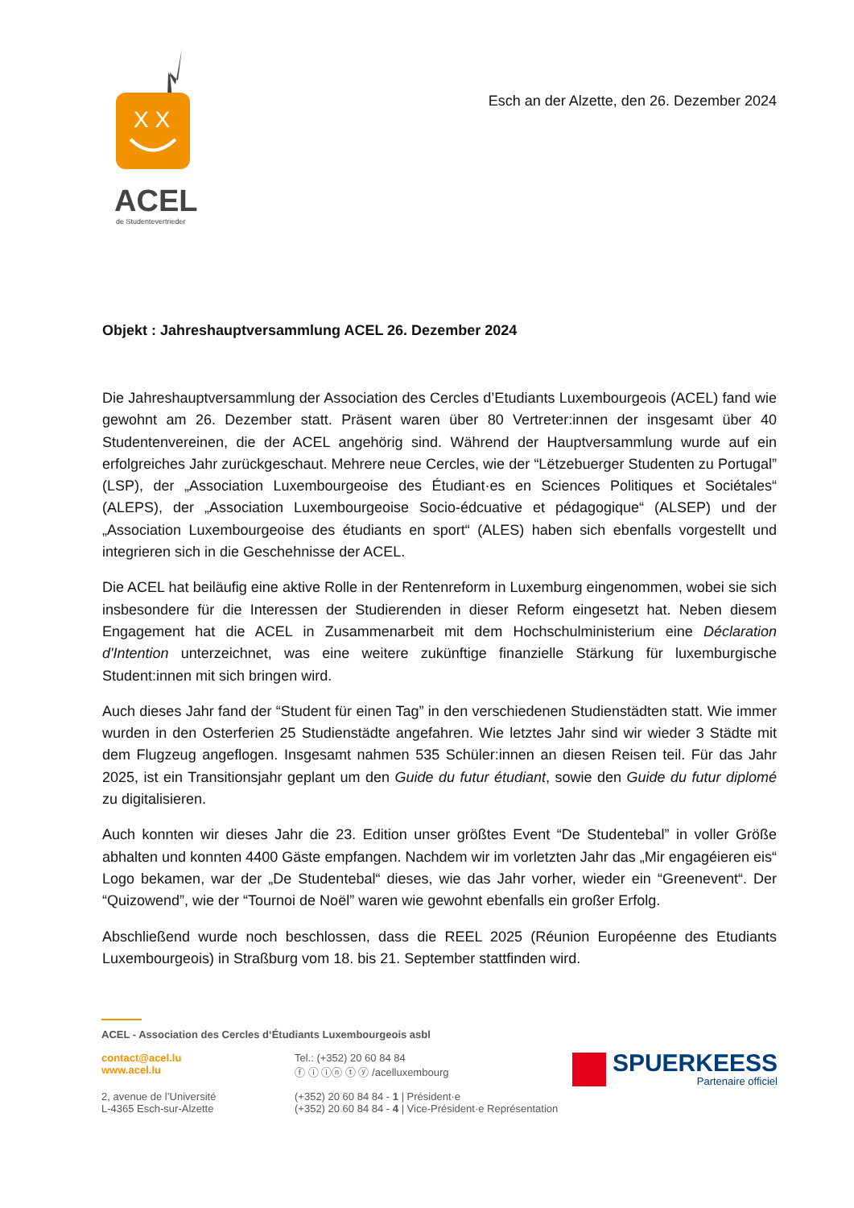X X
ACEL
de Studentevertrieder
Esch an der Alzette, den 26. Dezember 2024
Objekt : Jahreshauptversammlung ACEL 26. Dezember 2024
Die Jahreshauptversammlung der Association des Cercles d’Etudiants Luxembourgeois (ACEL) fand wie gewohnt am 26. Dezember statt. Präsent waren über 80 Vertreter:innen der insgesamt über 40 Studentenvereinen, die der ACEL angehörig sind. Während der Hauptversammlung wurde auf ein erfolgreiches Jahr zurückgeschaut. Mehrere neue Cercles, wie der “Lëtzebuerger Studenten zu Portugal” (LSP), der „Association Luxembourgeoise des Étudiant·es en Sciences Politiques et Sociétales“ (ALEPS), der „Association Luxembourgeoise Socio-édcuative et pédagogique“ (ALSEP) und der „Association Luxembourgeoise des étudiants en sport“ (ALES) haben sich ebenfalls vorgestellt und integrieren sich in die Geschehnisse der ACEL.
Die ACEL hat beiläufig eine aktive Rolle in der Rentenreform in Luxemburg eingenommen, wobei sie sich insbesondere für die Interessen der Studierenden in dieser Reform eingesetzt hat. Neben diesem Engagement hat die ACEL in Zusammenarbeit mit dem Hochschulministerium eine Déclaration d'Intention unterzeichnet, was eine weitere zukünftige finanzielle Stärkung für luxemburgische Student:innen mit sich bringen wird.
Auch dieses Jahr fand der “Student für einen Tag” in den verschiedenen Studienstädten statt. Wie immer wurden in den Osterferien 25 Studienstädte angefahren. Wie letztes Jahr sind wir wieder 3 Städte mit dem Flugzeug angeflogen. Insgesamt nahmen 535 Schüler:innen an diesen Reisen teil. Für das Jahr 2025, ist ein Transitionsjahr geplant um den Guide du futur étudiant, sowie den Guide du futur diplomé zu digitalisieren.
Auch konnten wir dieses Jahr die 23. Edition unser größtes Event “De Studentebal” in voller Größe abhalten und konnten 4400 Gäste empfangen. Nachdem wir im vorletzten Jahr das „Mir engagéieren eis“ Logo bekamen, war der „De Studentebal“ dieses, wie das Jahr vorher, wieder ein “Greenevent“. Der “Quizowend”, wie der “Tournoi de Noël” waren wie gewohnt ebenfalls ein großer Erfolg.
Abschließend wurde noch beschlossen, dass die REEL 2025 (Réunion Européenne des Etudiants Luxembourgeois) in Straßburg vom 18. bis 21. September stattfinden wird.
ACEL - Association des Cercles d‘Étudiants Luxembourgeois asbl
contact@acel.lu
www.acel.lu
Tel.: (+352) 20 60 84 84
ⓕ ⓘ ⓘⓝ ⓣ ⓨ /acelluxembourg
2, avenue de l’Université
L-4365 Esch-sur-Alzette
(+352) 20 60 84 84 - 1 | Président·e
(+352) 20 60 84 84 - 4 | Vice-Président·e Représentation
SPUERKEESS
Partenaire officiel